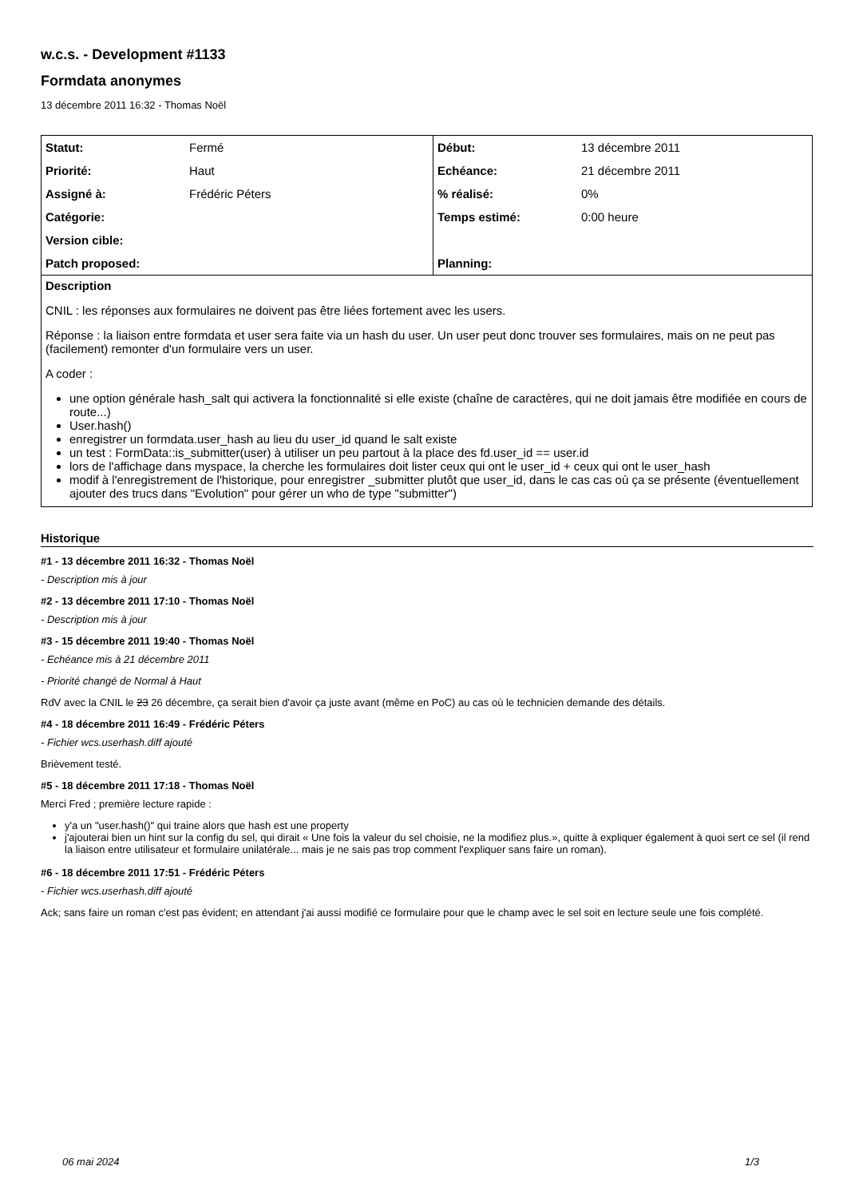w.c.s. - Development #1133
Formdata anonymes
13 décembre 2011 16:32 - Thomas Noël
| Statut: | Fermé | Début: | 13 décembre 2011 |
| Priorité: | Haut | Echéance: | 21 décembre 2011 |
| Assigné à: | Frédéric Péters | % réalisé: | 0% |
| Catégorie: | | Temps estimé: | 0:00 heure |
| Version cible: | | | |
| Patch proposed: | | Planning: | |
Description
CNIL : les réponses aux formulaires ne doivent pas être liées fortement avec les users.
Réponse : la liaison entre formdata et user sera faite via un hash du user. Un user peut donc trouver ses formulaires, mais on ne peut pas (facilement) remonter d'un formulaire vers un user.
A coder :
une option générale hash_salt qui activera la fonctionnalité si elle existe (chaîne de caractères, qui ne doit jamais être modifiée en cours de route...)
User.hash()
enregistrer un formdata.user_hash au lieu du user_id quand le salt existe
un test : FormData::is_submitter(user) à utiliser un peu partout à la place des fd.user_id == user.id
lors de l'affichage dans myspace, la cherche les formulaires doit lister ceux qui ont le user_id + ceux qui ont le user_hash
modif à l'enregistrement de l'historique, pour enregistrer _submitter plutôt que user_id, dans le cas cas où ça se présente (éventuellement ajouter des trucs dans "Evolution" pour gérer un who de type "submitter")
Historique
#1 - 13 décembre 2011 16:32 - Thomas Noël
- Description mis à jour
#2 - 13 décembre 2011 17:10 - Thomas Noël
- Description mis à jour
#3 - 15 décembre 2011 19:40 - Thomas Noël
- Echéance mis à 21 décembre 2011
- Priorité changé de Normal à Haut
RdV avec la CNIL le 23 26 décembre, ça serait bien d'avoir ça juste avant (même en PoC) au cas où le technicien demande des détails.
#4 - 18 décembre 2011 16:49 - Frédéric Péters
- Fichier wcs.userhash.diff ajouté
Brièvement testé.
#5 - 18 décembre 2011 17:18 - Thomas Noël
Merci Fred ; première lecture rapide :
y'a un "user.hash()" qui traine alors que hash est une property
j'ajouterai bien un hint sur la config du sel, qui dirait « Une fois la valeur du sel choisie, ne la modifiez plus.», quitte à expliquer également à quoi sert ce sel (il rend la liaison entre utilisateur et formulaire unilatérale... mais je ne sais pas trop comment l'expliquer sans faire un roman).
#6 - 18 décembre 2011 17:51 - Frédéric Péters
- Fichier wcs.userhash.diff ajouté
Ack; sans faire un roman c'est pas évident; en attendant j'ai aussi modifié ce formulaire pour que le champ avec le sel soit en lecture seule une fois complété.
06 mai 2024 1/3